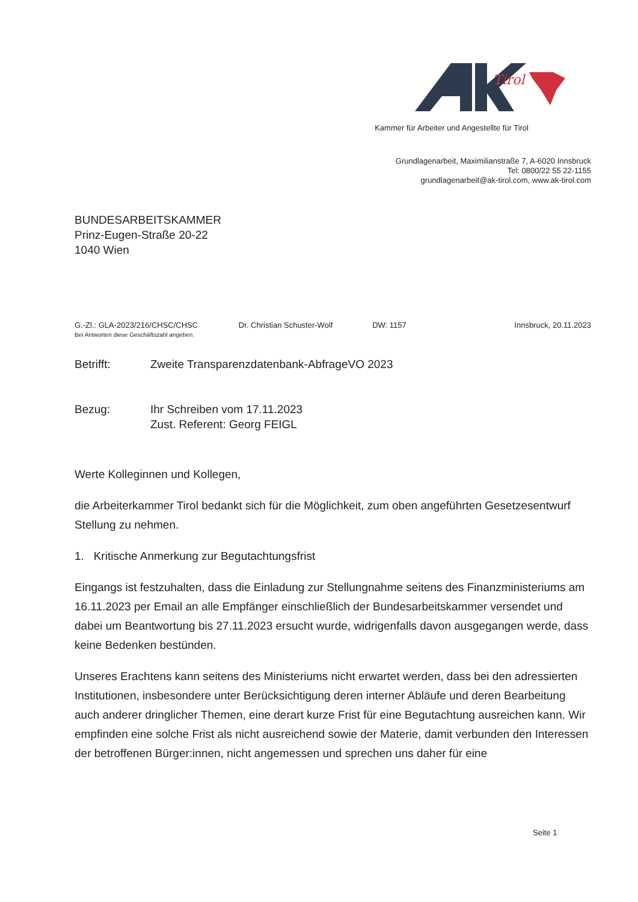Tirol
Kammer für Arbeiter und Angestellte für Tirol
Grundlagenarbeit, Maximilianstraße 7, A-6020 Innsbruck
Tel: 0800/22 55 22-1155
grundlagenarbeit@ak-tirol.com, www.ak-tirol.com
BUNDESARBEITSKAMMER
Prinz-Eugen-Straße 20-22
1040 Wien
G.-Zl.: GLA-2023/216/CHSC/CHSC
Bei Antworten diese Geschäftszahl angeben.
Dr. Christian Schuster-Wolf DW: 1157 Innsbruck, 20.11.2023
Betrifft: Zweite Transparenzdatenbank-AbfrageVO 2023
Bezug: Ihr Schreiben vom 17.11.2023
Zust. Referent: Georg FEIGL
Werte Kolleginnen und Kollegen,
die Arbeiterkammer Tirol bedankt sich für die Möglichkeit, zum oben angeführten Gesetzesentwurf Stellung zu nehmen.
1. Kritische Anmerkung zur Begutachtungsfrist
Eingangs ist festzuhalten, dass die Einladung zur Stellungnahme seitens des Finanzministeriums am 16.11.2023 per Email an alle Empfänger einschließlich der Bundesarbeitskammer versendet und dabei um Beantwortung bis 27.11.2023 ersucht wurde, widrigenfalls davon ausgegangen werde, dass keine Bedenken bestünden.
Unseres Erachtens kann seitens des Ministeriums nicht erwartet werden, dass bei den adressierten Institutionen, insbesondere unter Berücksichtigung deren interner Abläufe und deren Bearbeitung auch anderer dringlicher Themen, eine derart kurze Frist für eine Begutachtung ausreichen kann. Wir empfinden eine solche Frist als nicht ausreichend sowie der Materie, damit verbunden den Interessen der betroffenen Bürger:innen, nicht angemessen und sprechen uns daher für eine
Seite 1